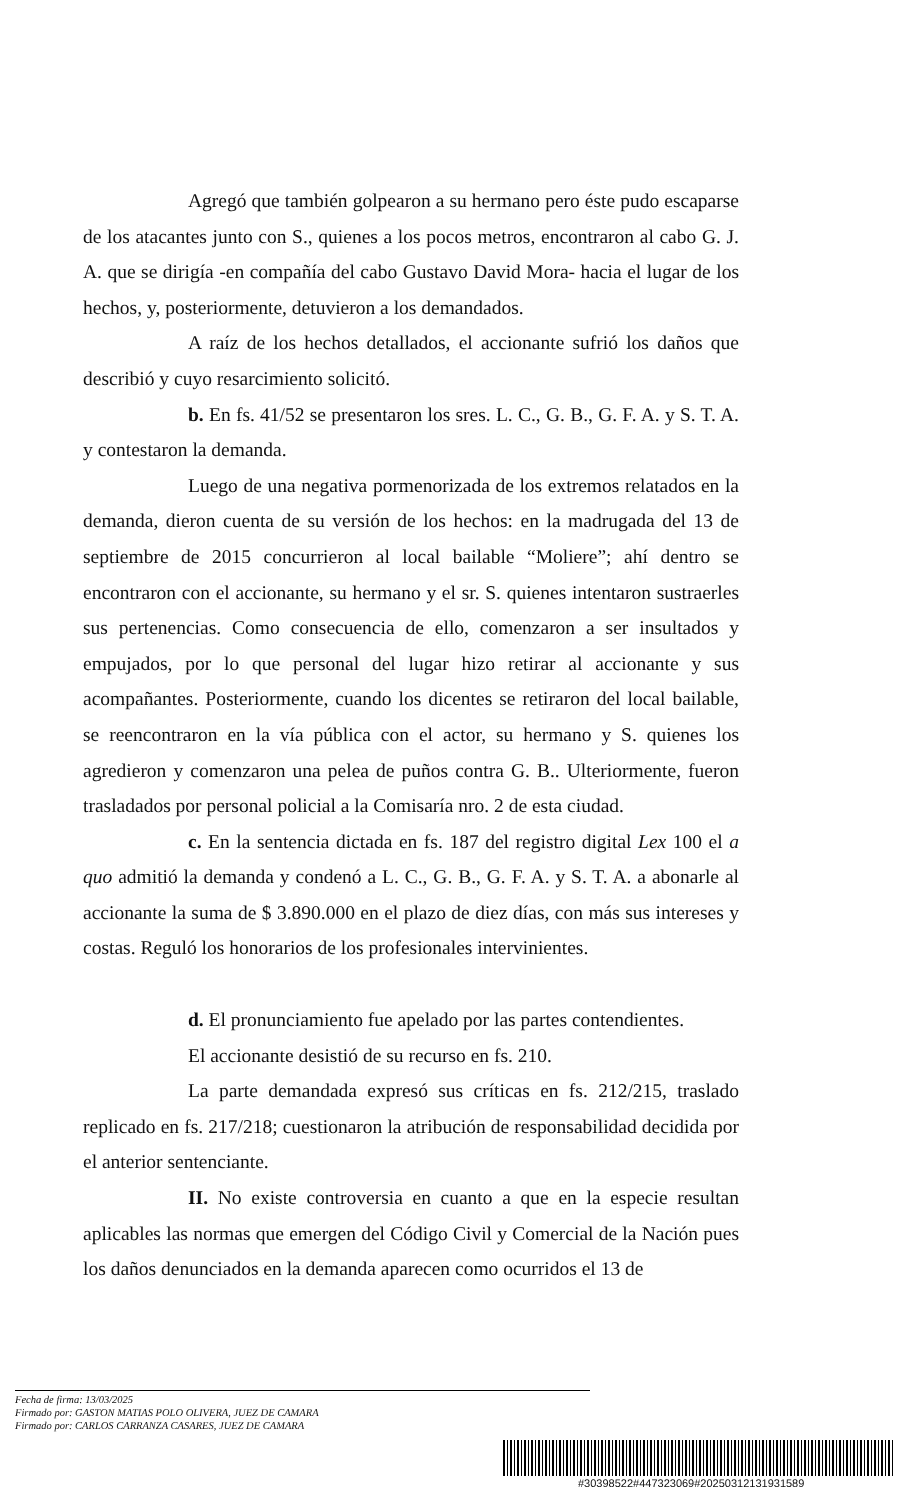Agregó que también golpearon a su hermano pero éste pudo escaparse de los atacantes junto con S., quienes a los pocos metros, encontraron al cabo G. J. A. que se dirigía -en compañía del cabo Gustavo David Mora- hacia el lugar de los hechos, y, posteriormente, detuvieron a los demandados.
A raíz de los hechos detallados, el accionante sufrió los daños que describió y cuyo resarcimiento solicitó.
b. En fs. 41/52 se presentaron los sres. L. C., G. B., G. F. A. y S. T. A. y contestaron la demanda.
Luego de una negativa pormenorizada de los extremos relatados en la demanda, dieron cuenta de su versión de los hechos: en la madrugada del 13 de septiembre de 2015 concurrieron al local bailable “Moliere”; ahí dentro se encontraron con el accionante, su hermano y el sr. S. quienes intentaron sustraerles sus pertenencias. Como consecuencia de ello, comenzaron a ser insultados y empujados, por lo que personal del lugar hizo retirar al accionante y sus acompañantes. Posteriormente, cuando los dicentes se retiraron del local bailable, se reencontraron en la vía pública con el actor, su hermano y S. quienes los agredieron y comenzaron una pelea de puños contra G. B.. Ulteriormente, fueron trasladados por personal policial a la Comisaría nro. 2 de esta ciudad.
c. En la sentencia dictada en fs. 187 del registro digital Lex 100 el a quo admitió la demanda y condenó a L. C., G. B., G. F. A. y S. T. A. a abonarle al accionante la suma de $ 3.890.000 en el plazo de diez días, con más sus intereses y costas. Reguló los honorarios de los profesionales intervinientes.
d. El pronunciamiento fue apelado por las partes contendientes.
El accionante desistió de su recurso en fs. 210.
La parte demandada expresó sus críticas en fs. 212/215, traslado replicado en fs. 217/218; cuestionaron la atribución de responsabilidad decidida por el anterior sentenciante.
II. No existe controversia en cuanto a que en la especie resultan aplicables las normas que emergen del Código Civil y Comercial de la Nación pues los daños denunciados en la demanda aparecen como ocurridos el 13 de
Fecha de firma: 13/03/2025
Firmado por: GASTON MATIAS POLO OLIVERA, JUEZ DE CAMARA
Firmado por: CARLOS CARRANZA CASARES, JUEZ DE CAMARA
#30398522#447323069#20250312131931589